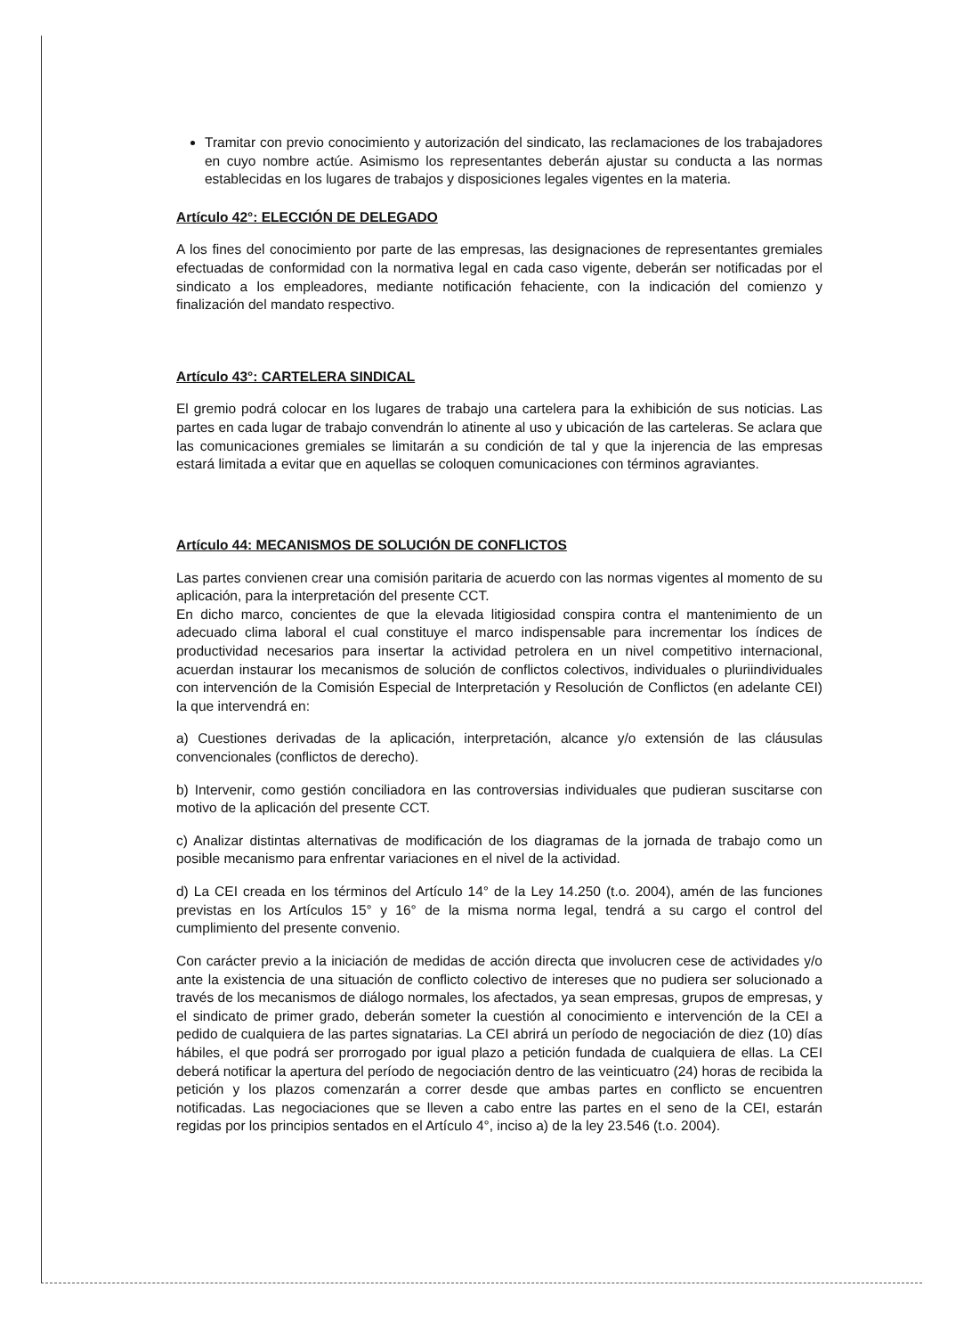Tramitar con previo conocimiento y autorización del sindicato, las reclamaciones de los trabajadores en cuyo nombre actúe. Asimismo los representantes deberán ajustar su conducta a las normas establecidas en los lugares de trabajos y disposiciones legales vigentes en la materia.
Artículo 42°: ELECCIÓN DE DELEGADO
A los fines del conocimiento por parte de las empresas, las designaciones de representantes gremiales efectuadas de conformidad con la normativa legal en cada caso vigente, deberán ser notificadas por el sindicato a los empleadores, mediante notificación fehaciente, con la indicación del comienzo y finalización del mandato respectivo.
Artículo 43°: CARTELERA SINDICAL
El gremio podrá colocar en los lugares de trabajo una cartelera para la exhibición de sus noticias. Las partes en cada lugar de trabajo convendrán lo atinente al uso y ubicación de las carteleras. Se aclara que las comunicaciones gremiales se limitarán a su condición de tal y que la injerencia de las empresas estará limitada a evitar que en aquellas se coloquen comunicaciones con términos agraviantes.
Artículo 44: MECANISMOS DE SOLUCIÓN DE CONFLICTOS
Las partes convienen crear una comisión paritaria de acuerdo con las normas vigentes al momento de su aplicación, para la interpretación del presente CCT.
En dicho marco, concientes de que la elevada litigiosidad conspira contra el mantenimiento de un adecuado clima laboral el cual constituye el marco indispensable para incrementar los índices de productividad necesarios para insertar la actividad petrolera en un nivel competitivo internacional, acuerdan instaurar los mecanismos de solución de conflictos colectivos, individuales o pluriindividuales con intervención de la Comisión Especial de Interpretación y Resolución de Conflictos (en adelante CEI) la que intervendrá en:
a) Cuestiones derivadas de la aplicación, interpretación, alcance y/o extensión de las cláusulas convencionales (conflictos de derecho).
b) Intervenir, como gestión conciliadora en las controversias individuales que pudieran suscitarse con motivo de la aplicación del presente CCT.
c) Analizar distintas alternativas de modificación de los diagramas de la jornada de trabajo como un posible mecanismo para enfrentar variaciones en el nivel de la actividad.
d) La CEI creada en los términos del Artículo 14° de la Ley 14.250 (t.o. 2004), amén de las funciones previstas en los Artículos 15° y 16° de la misma norma legal, tendrá a su cargo el control del cumplimiento del presente convenio.
Con carácter previo a la iniciación de medidas de acción directa que involucren cese de actividades y/o ante la existencia de una situación de conflicto colectivo de intereses que no pudiera ser solucionado a través de los mecanismos de diálogo normales, los afectados, ya sean empresas, grupos de empresas, y el sindicato de primer grado, deberán someter la cuestión al conocimiento e intervención de la CEI a pedido de cualquiera de las partes signatarias. La CEI abrirá un período de negociación de diez (10) días hábiles, el que podrá ser prorrogado por igual plazo a petición fundada de cualquiera de ellas. La CEI deberá notificar la apertura del período de negociación dentro de las veinticuatro (24) horas de recibida la petición y los plazos comenzarán a correr desde que ambas partes en conflicto se encuentren notificadas. Las negociaciones que se lleven a cabo entre las partes en el seno de la CEI, estarán regidas por los principios sentados en el Artículo 4°, inciso a) de la ley 23.546 (t.o. 2004).